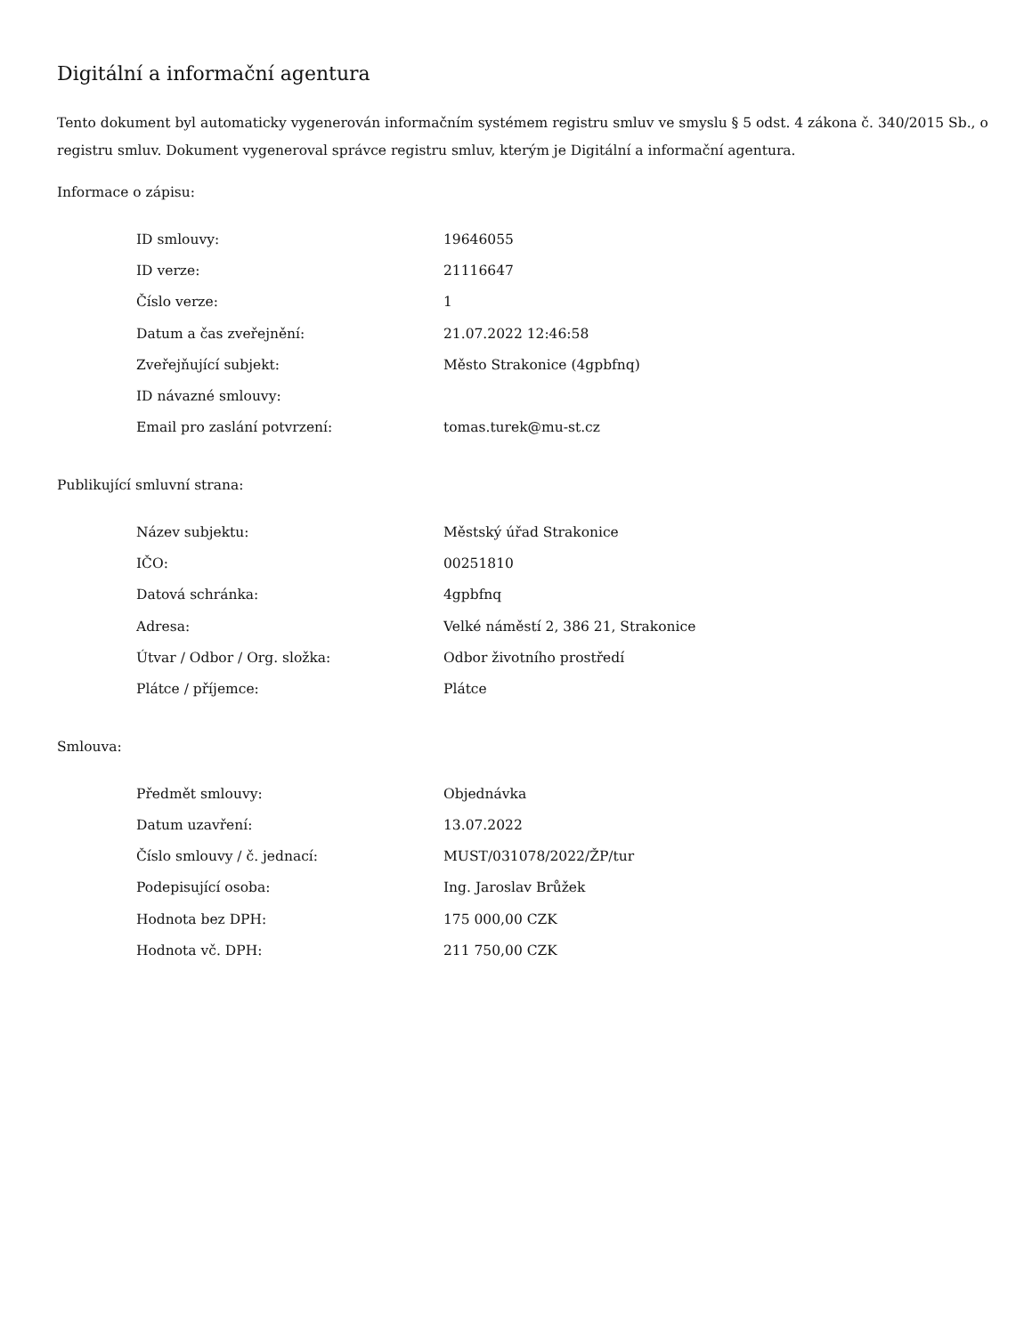Digitální a informační agentura
Tento dokument byl automaticky vygenerován informačním systémem registru smluv ve smyslu § 5 odst. 4 zákona č. 340/2015 Sb., o registru smluv. Dokument vygeneroval správce registru smluv, kterým je Digitální a informační agentura.
Informace o zápisu:
| ID smlouvy: | 19646055 |
| ID verze: | 21116647 |
| Číslo verze: | 1 |
| Datum a čas zveřejnění: | 21.07.2022 12:46:58 |
| Zveřejňující subjekt: | Město Strakonice (4gpbfnq) |
| ID návazné smlouvy: | |
| Email pro zaslání potvrzení: | tomas.turek@mu-st.cz |
Publikující smluvní strana:
| Název subjektu: | Městský úřad Strakonice |
| IČO: | 00251810 |
| Datová schránka: | 4gpbfnq |
| Adresa: | Velké náměstí 2, 386 21, Strakonice |
| Útvar / Odbor / Org. složka: | Odbor životního prostředí |
| Plátce / příjemce: | Plátce |
Smlouva:
| Předmět smlouvy: | Objednávka |
| Datum uzavření: | 13.07.2022 |
| Číslo smlouvy / č. jednací: | MUST/031078/2022/ŽP/tur |
| Podepisující osoba: | Ing. Jaroslav Brůžek |
| Hodnota bez DPH: | 175 000,00 CZK |
| Hodnota vč. DPH: | 211 750,00 CZK |